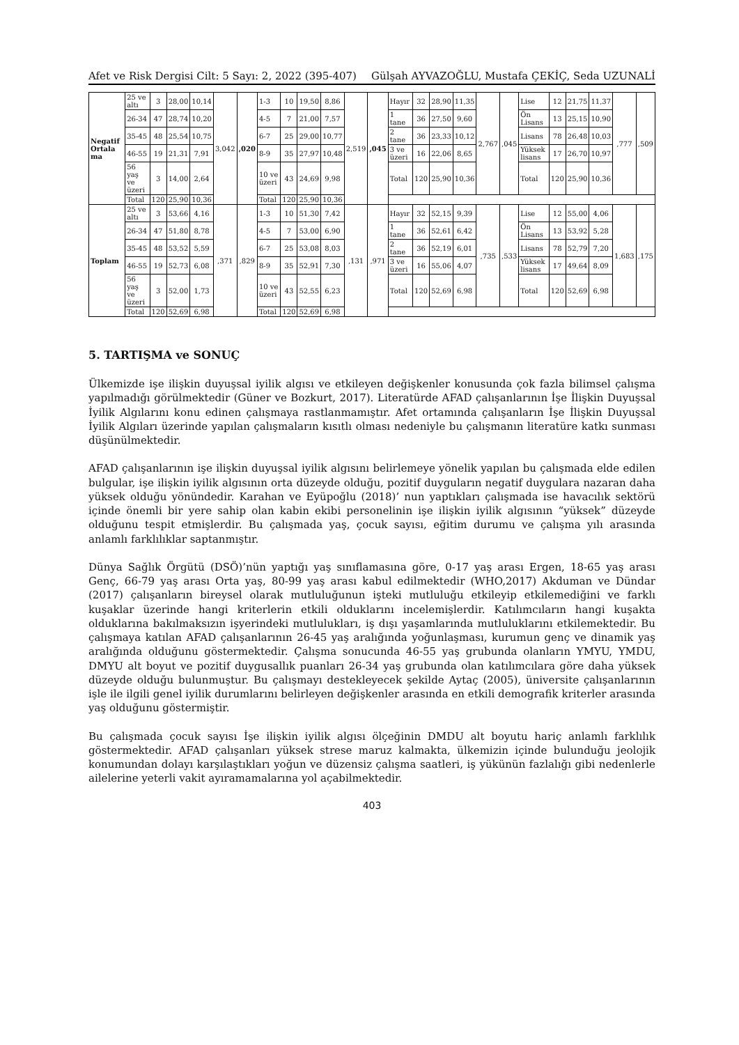Afet ve Risk Dergisi Cilt: 5 Sayı: 2, 2022 (395-407) Gülşah AYVAZOĞLU, Mustafa ÇEKİÇ, Seda UZUNALİ
| Negatif Ortala ma | 25 ve altı | 3 | 28,00 | 10,14 | 3,042 | ,020 | 1-3 | 10 | 19,50 | 8,86 | 2,519 | ,045 | Hayır | 32 | 28,90 | 11,35 | 2,767 | ,045 | Lise | 12 | 21,75 | 11,37 | ,777 | ,509 |
| | 26-34 | 47 | 28,74 | 10,20 | | | 4-5 | 7 | 21,00 | 7,57 | | | 1 tane | 36 | 27,50 | 9,60 | | | Ön Lisans | 13 | 25,15 | 10,90 | | |
| | 35-45 | 48 | 25,54 | 10,75 | | | 6-7 | 25 | 29,00 | 10,77 | | | 2 tane | 36 | 23,33 | 10,12 | | | Lisans | 78 | 26,48 | 10,03 | | |
| | 46-55 | 19 | 21,31 | 7,91 | | | 8-9 | 35 | 27,97 | 10,48 | | | 3 ve üzeri | 16 | 22,06 | 8,65 | | | Yüksek lisans | 17 | 26,70 | 10,97 | | |
| | 56 yaş ve üzeri | 3 | 14,00 | 2,64 | | | 10 ve üzeri | 43 | 24,69 | 9,98 | | | Total | 120 | 25,90 | 10,36 | | | Total | 120 | 25,90 | 10,36 | | |
| | Total | 120 | 25,90 | 10,36 | | | Total | 120 | 25,90 | 10,36 | | | | | | | | | | | | | | |
| Toplam | 25 ve altı | 3 | 53,66 | 4,16 | ,371 | ,829 | 1-3 | 10 | 51,30 | 7,42 | ,131 | ,971 | Hayır | 32 | 52,15 | 9,39 | ,735 | ,533 | Lise | 12 | 55,00 | 4,06 | 1,683 | ,175 |
| | 26-34 | 47 | 51,80 | 8,78 | | | 4-5 | 7 | 53,00 | 6,90 | | | 1 tane | 36 | 52,61 | 6,42 | | | Ön Lisans | 13 | 53,92 | 5,28 | | |
| | 35-45 | 48 | 53,52 | 5,59 | | | 6-7 | 25 | 53,08 | 8,03 | | | 2 tane | 36 | 52,19 | 6,01 | | | Lisans | 78 | 52,79 | 7,20 | | |
| | 46-55 | 19 | 52,73 | 6,08 | | | 8-9 | 35 | 52,91 | 7,30 | | | 3 ve üzeri | 16 | 55,06 | 4,07 | | | Yüksek lisans | 17 | 49,64 | 8,09 | | |
| | 56 yaş ve üzeri | 3 | 52,00 | 1,73 | | | 10 ve üzeri | 43 | 52,55 | 6,23 | | | Total | 120 | 52,69 | 6,98 | | | Total | 120 | 52,69 | 6,98 | | |
| | Total | 120 | 52,69 | 6,98 | | | Total | 120 | 52,69 | 6,98 | | | | | | | | | | | | | | |
5. TARTIŞMA ve SONUÇ
Ülkemizde işe ilişkin duyuşsal iyilik algısı ve etkileyen değişkenler konusunda çok fazla bilimsel çalışma yapılmadığı görülmektedir (Güner ve Bozkurt, 2017). Literatürde AFAD çalışanlarının İşe İlişkin Duyuşsal İyilik Algılarını konu edinen çalışmaya rastlanmamıştır. Afet ortamında çalışanların İşe İlişkin Duyuşsal İyilik Algıları üzerinde yapılan çalışmaların kısıtlı olması nedeniyle bu çalışmanın literatüre katkı sunması düşünülmektedir.
AFAD çalışanlarının işe ilişkin duyuşsal iyilik algısını belirlemeye yönelik yapılan bu çalışmada elde edilen bulgular, işe ilişkin iyilik algısının orta düzeyde olduğu, pozitif duyguların negatif duygulara nazaran daha yüksek olduğu yönündedir. Karahan ve Eyüpoğlu (2018)’ nun yaptıkları çalışmada ise havacılık sektörü içinde önemli bir yere sahip olan kabin ekibi personelinin işe ilişkin iyilik algısının “yüksek” düzeyde olduğunu tespit etmişlerdir. Bu çalışmada yaş, çocuk sayısı, eğitim durumu ve çalışma yılı arasında anlamlı farklılıklar saptanmıştır.
Dünya Sağlık Örgütü (DSÖ)’nün yaptığı yaş sınıflamasına göre, 0-17 yaş arası Ergen, 18-65 yaş arası Genç, 66-79 yaş arası Orta yaş, 80-99 yaş arası kabul edilmektedir (WHO,2017) Akduman ve Dündar (2017) çalışanların bireysel olarak mutluluğunun işteki mutluluğu etkileyip etkilemediğini ve farklı kuşaklar üzerinde hangi kriterlerin etkili olduklarını incelemişlerdir. Katılımcıların hangi kuşakta olduklarına bakılmaksızın işyerindeki mutlulukları, iş dışı yaşamlarında mutluluklarını etkilemektedir. Bu çalışmaya katılan AFAD çalışanlarının 26-45 yaş aralığında yoğunlaşması, kurumun genç ve dinamik yaş aralığında olduğunu göstermektedir. Çalışma sonucunda 46-55 yaş grubunda olanların YMYU, YMDU, DMYU alt boyut ve pozitif duygusallık puanları 26-34 yaş grubunda olan katılımcılara göre daha yüksek düzeyde olduğu bulunmuştur. Bu çalışmayı destekleyecek şekilde Aytaç (2005), üniversite çalışanlarının işle ile ilgili genel iyilik durumlarını belirleyen değişkenler arasında en etkili demografik kriterler arasında yaş olduğunu göstermiştir.
Bu çalışmada çocuk sayısı İşe ilişkin iyilik algısı ölçeğinin DMDU alt boyutu hariç anlamlı farklılık göstermektedir. AFAD çalışanları yüksek strese maruz kalmakta, ülkemizin içinde bulunduğu jeolojik konumundan dolayı karşılaştıkları yoğun ve düzensiz çalışma saatleri, iş yükünün fazlalığı gibi nedenlerle ailelerine yeterli vakit ayıramamalarına yol açabilmektedir.
403